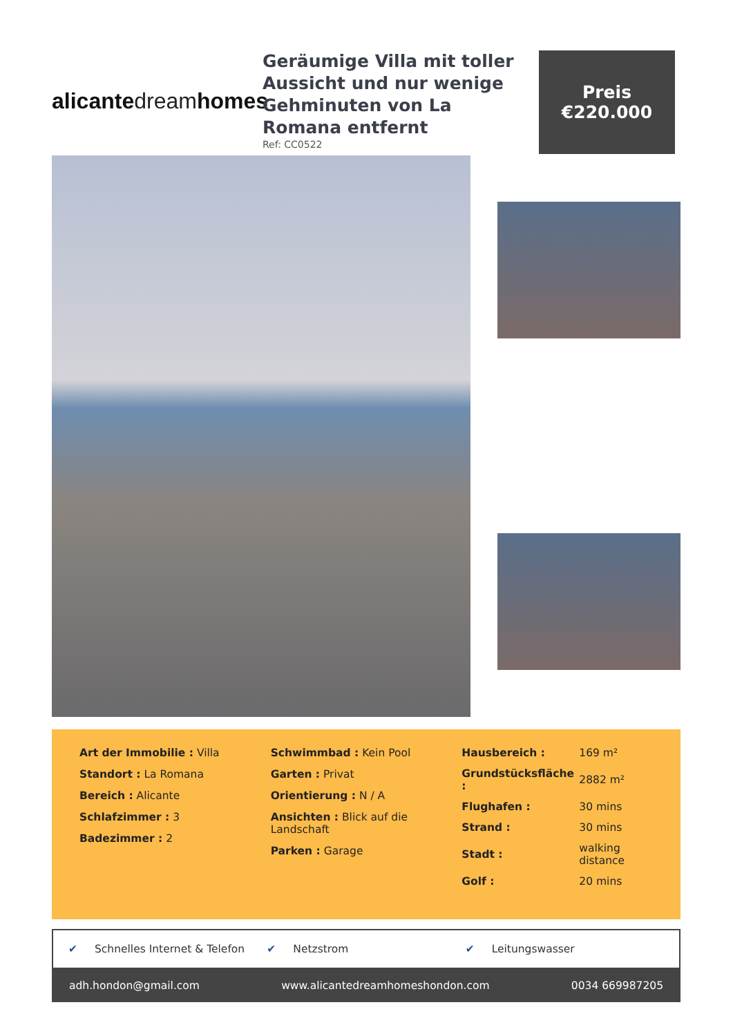alicante dream homes
Geräumige Villa mit toller Aussicht und nur wenige Gehminuten von La Romana entfernt
Ref: CC0522
Preis
€220.000
Art der Immobilie : Villa
Standort : La Romana
Bereich : Alicante
Schlafzimmer : 3
Badezimmer : 2
Schwimmbad : Kein Pool
Garten : Privat
Orientierung : N / A
Ansichten : Blick auf die Landschaft
Parken : Garage
| Hausbereich : | 169 m² |
| Grundstücksfläche : | 2882 m² |
| Flughafen : | 30 mins |
| Strand : | 30 mins |
| Stadt : | walking distance |
| Golf : | 20 mins |
✔ Schnelles Internet & Telefon ✔ Netzstrom ✔ Leitungswasser
adh.hondon@gmail.com www.alicantedreamhomeshondon.com 0034 669987205